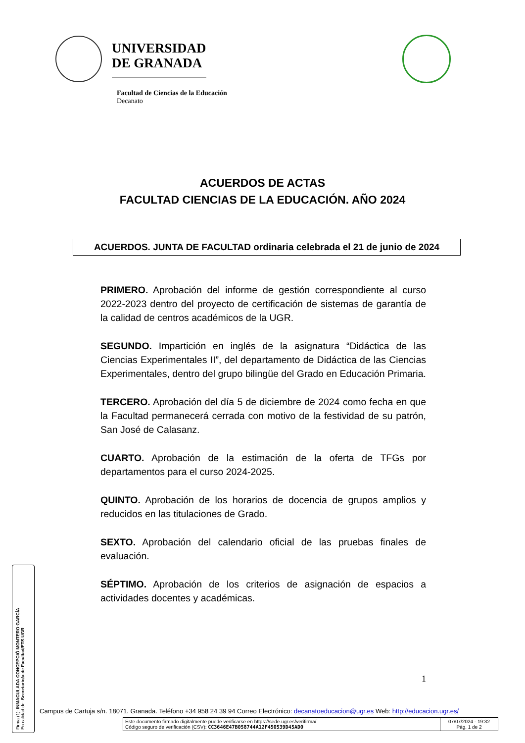UNIVERSIDAD
DE GRANADA
Facultad de Ciencias de la Educación
Decanato
ACUERDOS DE ACTAS
FACULTAD CIENCIAS DE LA EDUCACIÓN. AÑO 2024
ACUERDOS. JUNTA DE FACULTAD ordinaria celebrada el 21 de junio de 2024
PRIMERO. Aprobación del informe de gestión correspondiente al curso 2022-2023 dentro del proyecto de certificación de sistemas de garantía de la calidad de centros académicos de la UGR.
SEGUNDO. Impartición en inglés de la asignatura “Didáctica de las Ciencias Experimentales II”, del departamento de Didáctica de las Ciencias Experimentales, dentro del grupo bilingüe del Grado en Educación Primaria.
TERCERO. Aprobación del día 5 de diciembre de 2024 como fecha en que la Facultad permanecerá cerrada con motivo de la festividad de su patrón, San José de Calasanz.
CUARTO. Aprobación de la estimación de la oferta de TFGs por departamentos para el curso 2024-2025.
QUINTO. Aprobación de los horarios de docencia de grupos amplios y reducidos en las titulaciones de Grado.
SEXTO. Aprobación del calendario oficial de las pruebas finales de evaluación.
SÉPTIMO. Aprobación de los criterios de asignación de espacios a actividades docentes y académicas.
1
Firma (1): INMACULADA CONCEPCIÓ MONTERO GARCÍA
En calidad de: Secretario/a de Facultad/ETS UGR
Campus de Cartuja s/n. 18071. Granada. Teléfono +34 958 24 39 94 Correo Electrónico: decanatoeducacion@ugr.es Web: http://educacion.ugr.es/
Este documento firmado digitalmente puede verificarse en https://sede.ugr.es/verifirma/
Código seguro de verificación (CSV): CC3646E47B058744A12F450539D45AD0
07/07/2024 - 19:32
Pág. 1 de 2